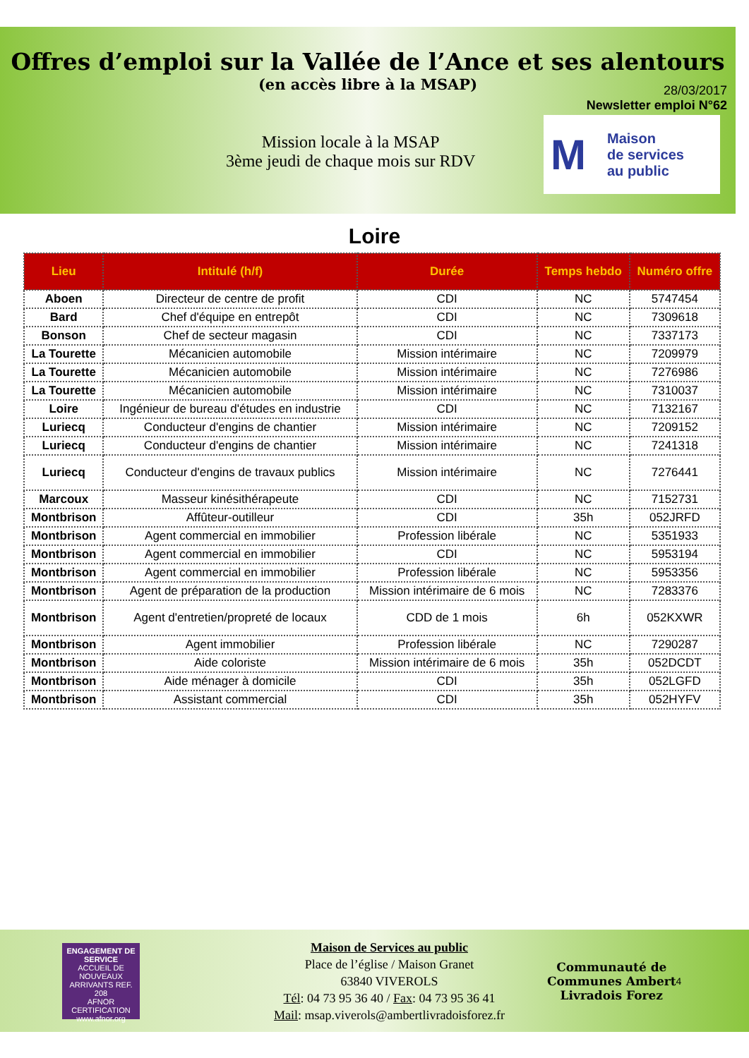Offres d’emploi sur la Vallée de l’Ance et ses alentours
(en accès libre à la MSAP)
28/03/2017
Newsletter emploi N°62
Mission locale à la MSAP
3ème jeudi de chaque mois sur RDV
M Maison
de services
au public
Loire
| Lieu | Intitulé (h/f) | Durée | Temps hebdo | Numéro offre |
| --- | --- | --- | --- | --- |
| Aboen | Directeur de centre de profit | CDI | NC | 5747454 |
| Bard | Chef d'équipe en entrepôt | CDI | NC | 7309618 |
| Bonson | Chef de secteur magasin | CDI | NC | 7337173 |
| La Tourette | Mécanicien automobile | Mission intérimaire | NC | 7209979 |
| La Tourette | Mécanicien automobile | Mission intérimaire | NC | 7276986 |
| La Tourette | Mécanicien automobile | Mission intérimaire | NC | 7310037 |
| Loire | Ingénieur de bureau d'études en industrie | CDI | NC | 7132167 |
| Luriecq | Conducteur d'engins de chantier | Mission intérimaire | NC | 7209152 |
| Luriecq | Conducteur d'engins de chantier | Mission intérimaire | NC | 7241318 |
| Luriecq | Conducteur d'engins de travaux publics | Mission intérimaire | NC | 7276441 |
| Marcoux | Masseur kinésithérapeute | CDI | NC | 7152731 |
| Montbrison | Affûteur-outilleur | CDI | 35h | 052JRFD |
| Montbrison | Agent commercial en immobilier | Profession libérale | NC | 5351933 |
| Montbrison | Agent commercial en immobilier | CDI | NC | 5953194 |
| Montbrison | Agent commercial en immobilier | Profession libérale | NC | 5953356 |
| Montbrison | Agent de préparation de la production | Mission intérimaire de 6 mois | NC | 7283376 |
| Montbrison | Agent d'entretien/propreté de locaux | CDD de 1 mois | 6h | 052KXWR |
| Montbrison | Agent immobilier | Profession libérale | NC | 7290287 |
| Montbrison | Aide coloriste | Mission intérimaire de 6 mois | 35h | 052DCDT |
| Montbrison | Aide ménager à domicile | CDI | 35h | 052LGFD |
| Montbrison | Assistant commercial | CDI | 35h | 052HYFV |
ENGAGEMENT DE SERVICE
ACCUEIL DE NOUVEAUX ARRIVANTS REF. 208
AFNOR CERTIFICATION
www.afnor.org
Maison de Services au public
Place de l’église / Maison Granet
63840 VIVEROLS
Tél: 04 73 95 36 40 / Fax: 04 73 95 36 41
Mail: msap.viverols@ambertlivradoisforez.fr
Communauté de
Communes Ambert
Livradois Forez
4